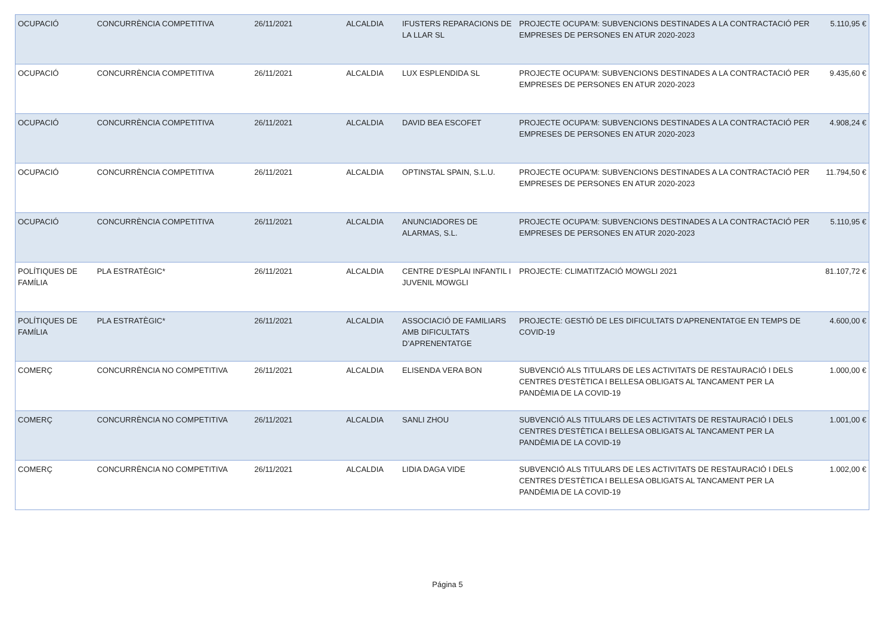| OCUPACIÓ | CONCURRÈNCIA COMPETITIVA | 26/11/2021 | ALCALDIA | IFUSTERS REPARACIONS DE LA LLAR SL | PROJECTE OCUPA'M: SUBVENCIONS DESTINADES A LA CONTRACTACIÓ PER EMPRESES DE PERSONES EN ATUR 2020-2023 | 5.110,95 € |
| OCUPACIÓ | CONCURRÈNCIA COMPETITIVA | 26/11/2021 | ALCALDIA | LUX ESPLENDIDA SL | PROJECTE OCUPA'M: SUBVENCIONS DESTINADES A LA CONTRACTACIÓ PER EMPRESES DE PERSONES EN ATUR 2020-2023 | 9.435,60 € |
| OCUPACIÓ | CONCURRÈNCIA COMPETITIVA | 26/11/2021 | ALCALDIA | DAVID BEA ESCOFET | PROJECTE OCUPA'M: SUBVENCIONS DESTINADES A LA CONTRACTACIÓ PER EMPRESES DE PERSONES EN ATUR 2020-2023 | 4.908,24 € |
| OCUPACIÓ | CONCURRÈNCIA COMPETITIVA | 26/11/2021 | ALCALDIA | OPTINSTAL SPAIN, S.L.U. | PROJECTE OCUPA'M: SUBVENCIONS DESTINADES A LA CONTRACTACIÓ PER EMPRESES DE PERSONES EN ATUR 2020-2023 | 11.794,50 € |
| OCUPACIÓ | CONCURRÈNCIA COMPETITIVA | 26/11/2021 | ALCALDIA | ANUNCIADORES DE ALARMAS, S.L. | PROJECTE OCUPA'M: SUBVENCIONS DESTINADES A LA CONTRACTACIÓ PER EMPRESES DE PERSONES EN ATUR 2020-2023 | 5.110,95 € |
| POLÍTIQUES DE FAMÍLIA | PLA ESTRATÈGIC* | 26/11/2021 | ALCALDIA | CENTRE D’ESPLAI INFANTIL I JUVENIL MOWGLI | PROJECTE: CLIMATITZACIÓ MOWGLI 2021 | 81.107,72 € |
| POLÍTIQUES DE FAMÍLIA | PLA ESTRATÈGIC* | 26/11/2021 | ALCALDIA | ASSOCIACIÓ DE FAMILIARS AMB DIFICULTATS D’APRENENTATGE | PROJECTE: GESTIÓ DE LES DIFICULTATS D’APRENENTATGE EN TEMPS DE COVID-19 | 4.600,00 € |
| COMERÇ | CONCURRÈNCIA NO COMPETITIVA | 26/11/2021 | ALCALDIA | ELISENDA VERA BON | SUBVENCIÓ ALS TITULARS DE LES ACTIVITATS DE RESTAURACIÓ I DELS CENTRES D'ESTÈTICA I BELLESA OBLIGATS AL TANCAMENT PER LA PANDÈMIA DE LA COVID-19 | 1.000,00 € |
| COMERÇ | CONCURRÈNCIA NO COMPETITIVA | 26/11/2021 | ALCALDIA | SANLI ZHOU | SUBVENCIÓ ALS TITULARS DE LES ACTIVITATS DE RESTAURACIÓ I DELS CENTRES D'ESTÈTICA I BELLESA OBLIGATS AL TANCAMENT PER LA PANDÈMIA DE LA COVID-19 | 1.001,00 € |
| COMERÇ | CONCURRÈNCIA NO COMPETITIVA | 26/11/2021 | ALCALDIA | LIDIA DAGA VIDE | SUBVENCIÓ ALS TITULARS DE LES ACTIVITATS DE RESTAURACIÓ I DELS CENTRES D'ESTÈTICA I BELLESA OBLIGATS AL TANCAMENT PER LA PANDÈMIA DE LA COVID-19 | 1.002,00 € |
Página 5